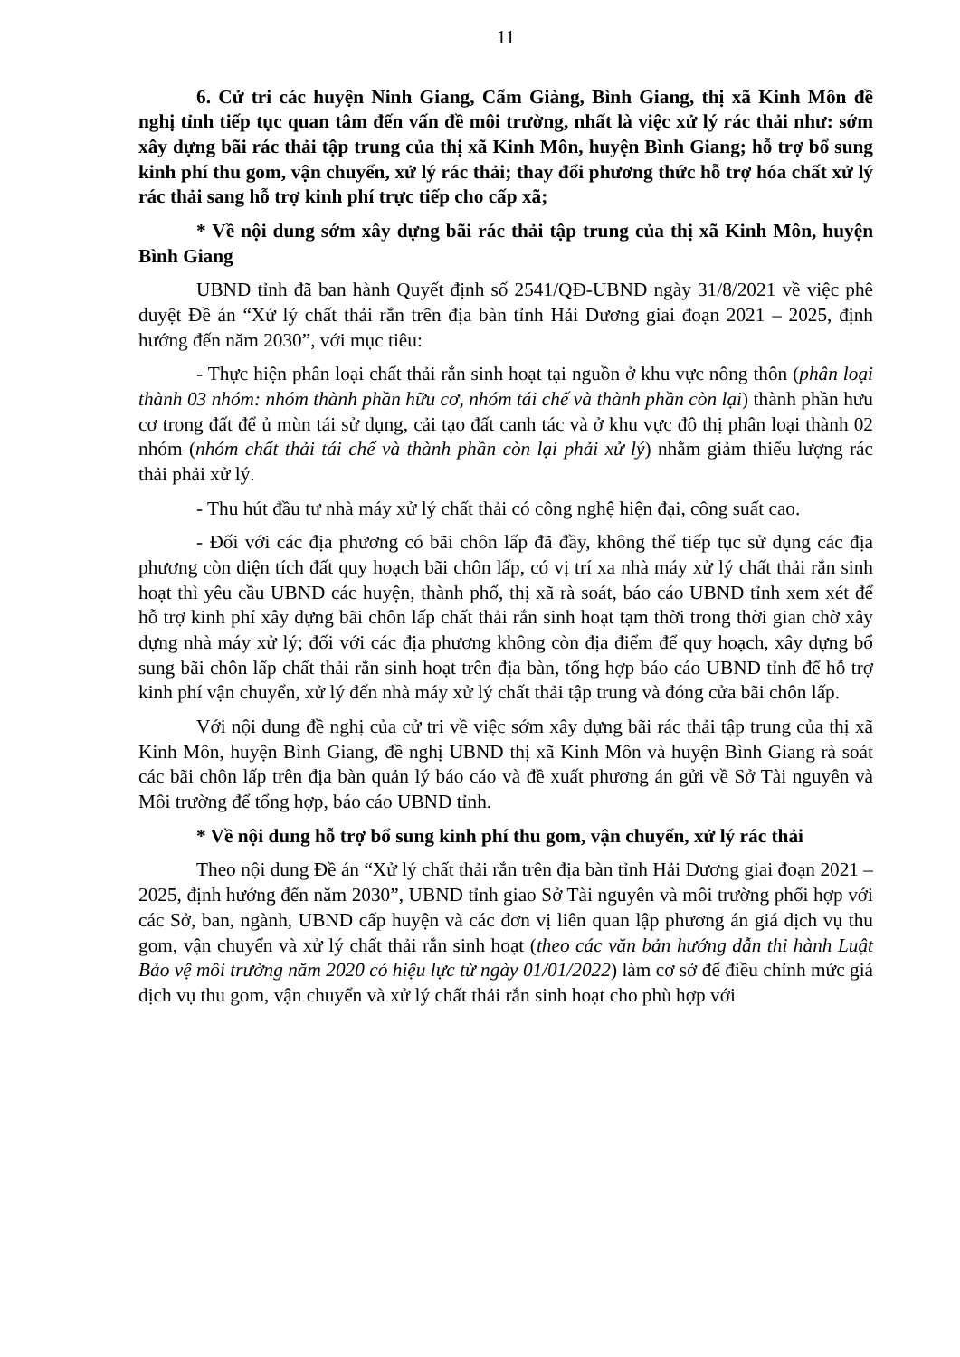11
6. Cử tri các huyện Ninh Giang, Cẩm Giàng, Bình Giang, thị xã Kinh Môn đề nghị tỉnh tiếp tục quan tâm đến vấn đề môi trường, nhất là việc xử lý rác thải như: sớm xây dựng bãi rác thải tập trung của thị xã Kinh Môn, huyện Bình Giang; hỗ trợ bổ sung kinh phí thu gom, vận chuyển, xử lý rác thải; thay đổi phương thức hỗ trợ hóa chất xử lý rác thải sang hỗ trợ kinh phí trực tiếp cho cấp xã;
* Về nội dung sớm xây dựng bãi rác thải tập trung của thị xã Kinh Môn, huyện Bình Giang
UBND tỉnh đã ban hành Quyết định số 2541/QĐ-UBND ngày 31/8/2021 về việc phê duyệt Đề án “Xử lý chất thải rắn trên địa bàn tỉnh Hải Dương giai đoạn 2021 – 2025, định hướng đến năm 2030”, với mục tiêu:
- Thực hiện phân loại chất thải rắn sinh hoạt tại nguồn ở khu vực nông thôn (phân loại thành 03 nhóm: nhóm thành phần hữu cơ, nhóm tái chế và thành phần còn lại) thành phần hưu cơ trong đất để ủ mùn tái sử dụng, cải tạo đất canh tác và ở khu vực đô thị phân loại thành 02 nhóm (nhóm chất thải tái chế và thành phần còn lại phải xử lý) nhằm giảm thiểu lượng rác thải phải xử lý.
- Thu hút đầu tư nhà máy xử lý chất thải có công nghệ hiện đại, công suất cao.
- Đối với các địa phương có bãi chôn lấp đã đầy, không thể tiếp tục sử dụng các địa phương còn diện tích đất quy hoạch bãi chôn lấp, có vị trí xa nhà máy xử lý chất thải rắn sinh hoạt thì yêu cầu UBND các huyện, thành phố, thị xã rà soát, báo cáo UBND tỉnh xem xét để hỗ trợ kinh phí xây dựng bãi chôn lấp chất thải rắn sinh hoạt tạm thời trong thời gian chờ xây dựng nhà máy xử lý; đối với các địa phương không còn địa điểm để quy hoạch, xây dựng bổ sung bãi chôn lấp chất thải rắn sinh hoạt trên địa bàn, tổng hợp báo cáo UBND tỉnh để hỗ trợ kinh phí vận chuyển, xử lý đến nhà máy xử lý chất thải tập trung và đóng cửa bãi chôn lấp.
Với nội dung đề nghị của cử tri về việc sớm xây dựng bãi rác thải tập trung của thị xã Kinh Môn, huyện Bình Giang, đề nghị UBND thị xã Kinh Môn và huyện Bình Giang rà soát các bãi chôn lấp trên địa bàn quản lý báo cáo và đề xuất phương án gửi về Sở Tài nguyên và Môi trường để tổng hợp, báo cáo UBND tỉnh.
* Về nội dung hỗ trợ bổ sung kinh phí thu gom, vận chuyển, xử lý rác thải
Theo nội dung Đề án “Xử lý chất thải rắn trên địa bàn tỉnh Hải Dương giai đoạn 2021 – 2025, định hướng đến năm 2030”, UBND tỉnh giao Sở Tài nguyên và môi trường phối hợp với các Sở, ban, ngành, UBND cấp huyện và các đơn vị liên quan lập phương án giá dịch vụ thu gom, vận chuyển và xử lý chất thải rắn sinh hoạt (theo các văn bản hướng dẫn thi hành Luật Bảo vệ môi trường năm 2020 có hiệu lực từ ngày 01/01/2022) làm cơ sở để điều chỉnh mức giá dịch vụ thu gom, vận chuyển và xử lý chất thải rắn sinh hoạt cho phù hợp với